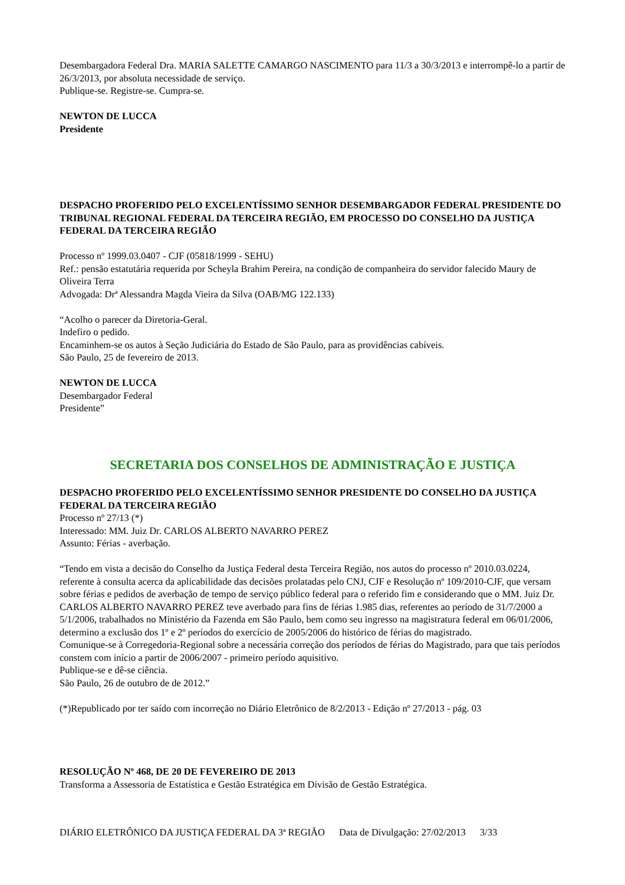Desembargadora Federal Dra. MARIA SALETTE CAMARGO NASCIMENTO para 11/3 a 30/3/2013 e interrompê-lo a partir de 26/3/2013, por absoluta necessidade de serviço.
Publique-se. Registre-se. Cumpra-se.
NEWTON DE LUCCA
Presidente
DESPACHO PROFERIDO PELO EXCELENTÍSSIMO SENHOR DESEMBARGADOR FEDERAL PRESIDENTE DO TRIBUNAL REGIONAL FEDERAL DA TERCEIRA REGIÃO, EM PROCESSO DO CONSELHO DA JUSTIÇA FEDERAL DA TERCEIRA REGIÃO
Processo nº 1999.03.0407 - CJF (05818/1999 - SEHU)
Ref.: pensão estatutária requerida por Scheyla Brahim Pereira, na condição de companheira do servidor falecido Maury de Oliveira Terra
Advogada: Drª Alessandra Magda Vieira da Silva (OAB/MG 122.133)
“Acolho o parecer da Diretoria-Geral.
Indefiro o pedido.
Encaminhem-se os autos à Seção Judiciária do Estado de São Paulo, para as providências cabíveis.
São Paulo, 25 de fevereiro de 2013.
NEWTON DE LUCCA
Desembargador Federal
Presidente”
SECRETARIA DOS CONSELHOS DE ADMINISTRAÇÃO E JUSTIÇA
DESPACHO PROFERIDO PELO EXCELENTÍSSIMO SENHOR PRESIDENTE DO CONSELHO DA JUSTIÇA FEDERAL DA TERCEIRA REGIÃO
Processo nº 27/13 (*)
Interessado: MM. Juiz Dr. CARLOS ALBERTO NAVARRO PEREZ
Assunto: Férias - averbação.
“Tendo em vista a decisão do Conselho da Justiça Federal desta Terceira Região, nos autos do processo nº 2010.03.0224, referente à consulta acerca da aplicabilidade das decisões prolatadas pelo CNJ, CJF e Resolução nº 109/2010-CJF, que versam sobre férias e pedidos de averbação de tempo de serviço público federal para o referido fim e considerando que o MM. Juiz Dr. CARLOS ALBERTO NAVARRO PEREZ teve averbado para fins de férias 1.985 dias, referentes ao período de 31/7/2000 a 5/1/2006, trabalhados no Ministério da Fazenda em São Paulo, bem como seu ingresso na magistratura federal em 06/01/2006, determino a exclusão dos 1º e 2º períodos do exercício de 2005/2006 do histórico de férias do magistrado.
Comunique-se à Corregedoria-Regional sobre a necessária correção dos períodos de férias do Magistrado, para que tais períodos constem com início a partir de 2006/2007 - primeiro período aquisitivo.
Publique-se e dê-se ciência.
São Paulo, 26 de outubro de de 2012.”
(*)Republicado por ter saído com incorreção no Diário Eletrônico de 8/2/2013 - Edição nº 27/2013 - pág. 03
RESOLUÇÃO Nº 468, DE 20 DE FEVEREIRO DE 2013
Transforma a Assessoria de Estatística e Gestão Estratégica em Divisão de Gestão Estratégica.
DIÁRIO ELETRÔNICO DA JUSTIÇA FEDERAL DA 3ª REGIÃO Data de Divulgação: 27/02/2013 3/33